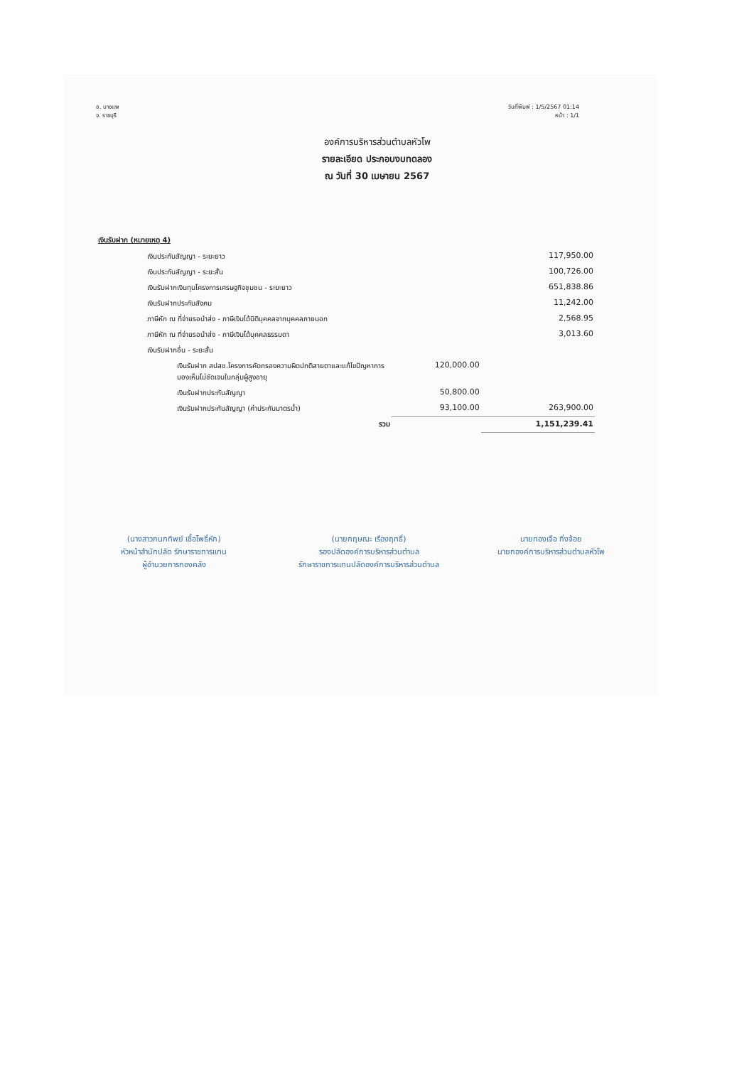อ. บางแพ
จ. ราชบุรี
วันที่พิมพ์ : 1/5/2567 01:14
หน้า : 1/1
องค์การบริหารส่วนตำบลหัวโพ
รายละเอียด ประกอบงบทดลอง
ณ วันที่ 30 เมษายน 2567
เงินรับฝาก (หมายเหตุ 4)
| เงินประกันสัญญา - ระยะยาว | | | 117,950.00 |
| เงินประกันสัญญา - ระยะสั้น | | | 100,726.00 |
| เงินรับฝากเงินทุนโครงการเศรษฐกิจชุมชน - ระยะยาว | | | 651,838.86 |
| เงินรับฝากประกันสังคม | | | 11,242.00 |
| ภาษีหัก ณ ที่จ่ายรอนำส่ง - ภาษีเงินได้นิติบุคคลจากบุคคลภายนอก | | | 2,568.95 |
| ภาษีหัก ณ ที่จ่ายรอนำส่ง - ภาษีเงินได้บุคคลธรรมดา | | | 3,013.60 |
| เงินรับฝากอื่น - ระยะสั้น | | | |
| | เงินรับฝาก สปสช.โครงการคัดกรองความผิดปกติสายตาและแก้ไขปัญหาการมองเห็นไม่ชัดเจนในกลุ่มผู้สูงอายุ | 120,000.00 | |
| | เงินรับฝากประกันสัญญา | 50,800.00 | |
| | เงินรับฝากประกันสัญญา (ค่าประกันมาตรน้ำ) | 93,100.00 | 263,900.00 |
| | รวม | | 1,151,239.41 |
(นางสาวกนกทิพย์ เชื้อโพธิ์หัก)
หัวหน้าสำนักปลัด รักษาราชการแทน
ผู้อำนวยการกองคลัง
(นายกฤษณะ เรืองฤทธิ์)
รองปลัดองค์การบริหารส่วนตำบล
รักษาราชการแทนปลัดองค์การบริหารส่วนตำบล
นายทองเจือ กิ่งจ้อย
นายกองค์การบริหารส่วนตำบลหัวโพ